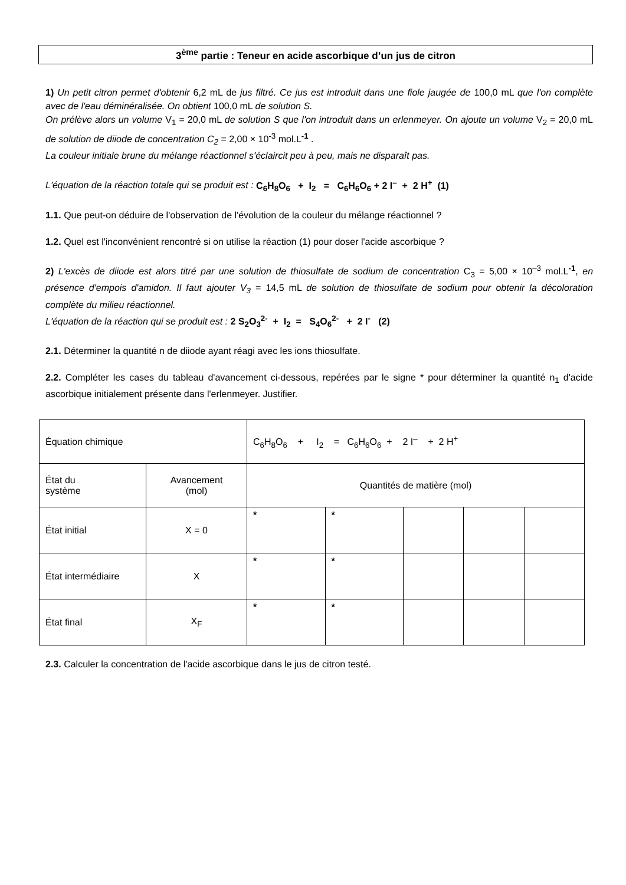3<sup>ème</sup> partie : Teneur en acide ascorbique d’un jus de citron
1) Un petit citron permet d'obtenir 6,2 mL de jus filtré. Ce jus est introduit dans une fiole jaugée de 100,0 mL que l'on complète avec de l'eau déminéralisée. On obtient 100,0 mL de solution S.
On prélève alors un volume V<sub>1</sub> = 20,0 mL de solution S que l'on introduit dans un erlenmeyer. On ajoute un volume V<sub>2</sub> = 20,0 mL de solution de diiode de concentration C<sub>2</sub> = 2,00 × 10<sup>-3</sup> mol.L<sup>-1</sup> .
La couleur initiale brune du mélange réactionnel s'éclaircit peu à peu, mais ne disparaît pas.
L'équation de la réaction totale qui se produit est : C<sub>6</sub>H<sub>8</sub>O<sub>6</sub> + I<sub>2</sub> = C<sub>6</sub>H<sub>6</sub>O<sub>6</sub> + 2 I<sup>–</sup> + 2 H<sup>+</sup> (1)
1.1. Que peut-on déduire de l'observation de l'évolution de la couleur du mélange réactionnel ?
1.2. Quel est l'inconvénient rencontré si on utilise la réaction (1) pour doser l'acide ascorbique ?
2) L'excès de diiode est alors titré par une solution de thiosulfate de sodium de concentration C<sub>3</sub> = 5,00 × 10<sup>–3</sup> mol.L<sup>-1</sup>, en présence d'empois d'amidon. Il faut ajouter V<sub>3</sub> = 14,5 mL de solution de thiosulfate de sodium pour obtenir la décoloration complète du milieu réactionnel.
L'équation de la réaction qui se produit est : 2 S<sub>2</sub>O<sub>3</sub><sup>2-</sup> + I<sub>2</sub> = S<sub>4</sub>O<sub>6</sub><sup>2-</sup> + 2 I<sup>-</sup> (2)
2.1. Déterminer la quantité n de diiode ayant réagi avec les ions thiosulfate.
2.2. Compléter les cases du tableau d'avancement ci-dessous, repérées par le signe * pour déterminer la quantité n<sub>1</sub> d'acide ascorbique initialement présente dans l'erlenmeyer. Justifier.
| Équation chimique | | C<sub>6</sub>H<sub>8</sub>O<sub>6</sub> + I<sub>2</sub> = C<sub>6</sub>H<sub>6</sub>O<sub>6</sub> + 2 I<sup>–</sup> + 2 H<sup>+</sup> | | | | |
| État du système | Avancement (mol) | Quantités de matière (mol) | | | | |
| État initial | X = 0 | * | * | | | |
| État intermédiaire | X | * | * | | | |
| État final | X<sub>F</sub> | * | * | | | |
2.3. Calculer la concentration de l'acide ascorbique dans le jus de citron testé.